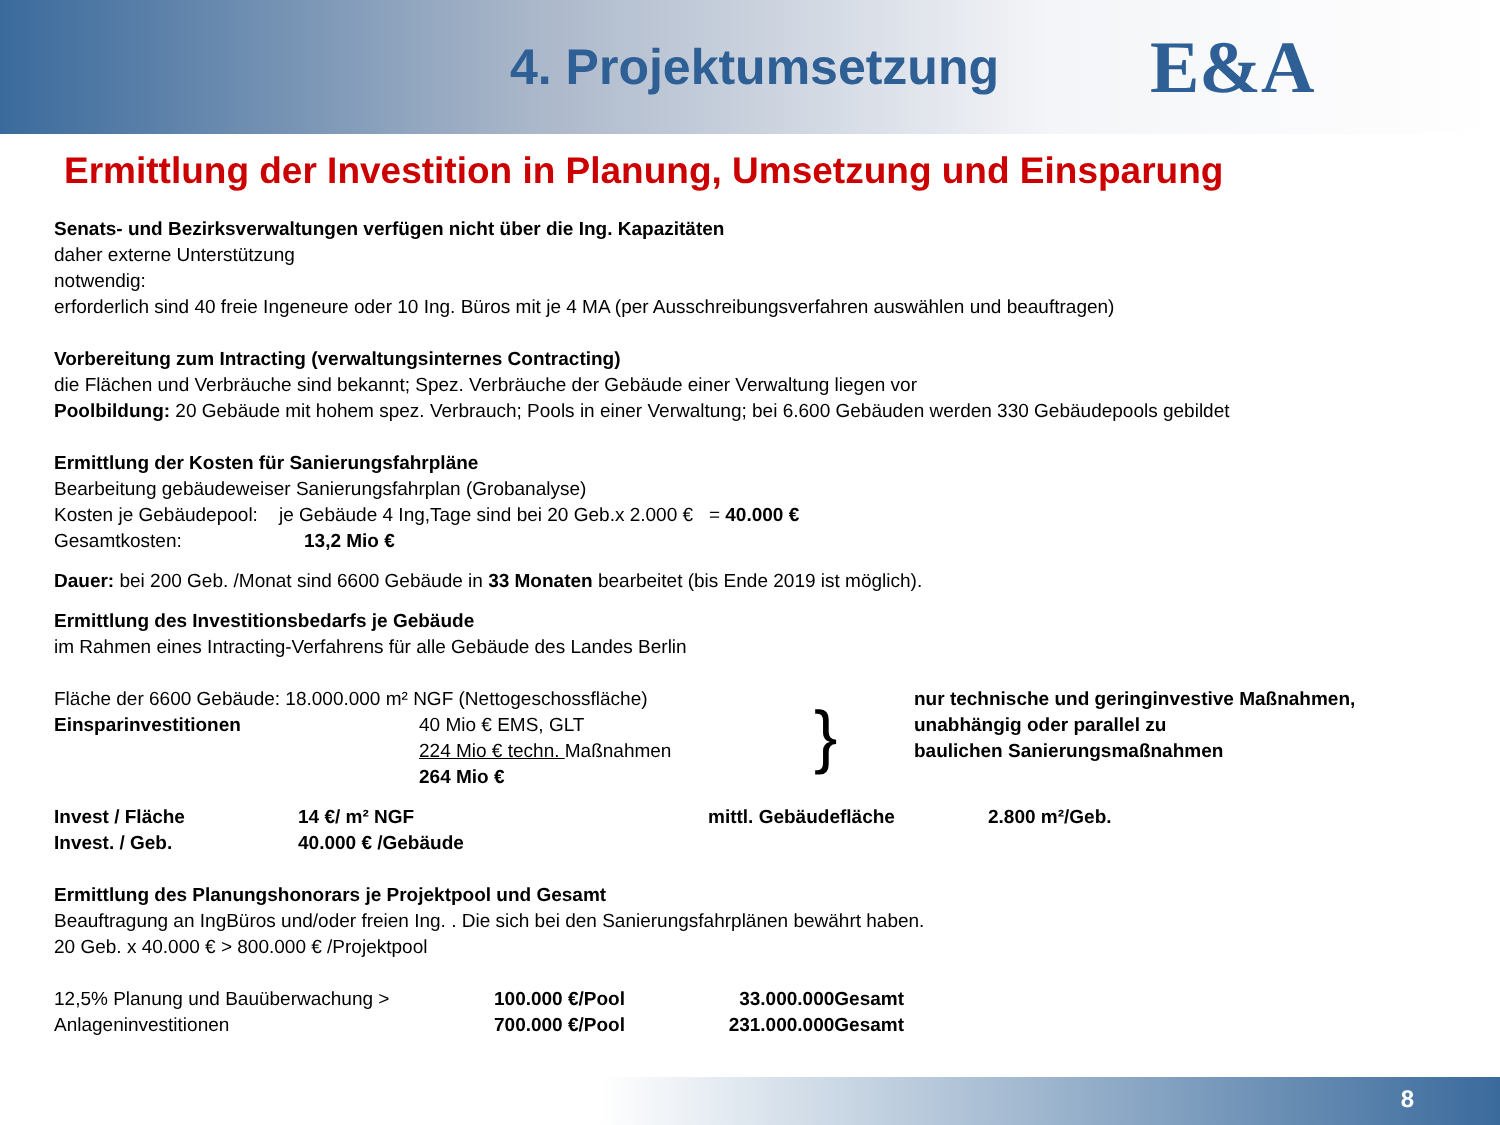4. Projektumsetzung
E&A
Ermittlung der Investition in Planung, Umsetzung und Einsparung
Senats- und Bezirksverwaltungen verfügen nicht über die Ing. Kapazitäten
daher externe Unterstützung
notwendig:
erforderlich sind 40 freie Ingeneure oder 10 Ing. Büros mit je 4 MA (per Ausschreibungsverfahren auswählen und beauftragen)
Vorbereitung zum Intracting (verwaltungsinternes Contracting)
die Flächen und Verbräuche sind bekannt; Spez. Verbräuche der Gebäude einer Verwaltung liegen vor
Poolbildung: 20 Gebäude mit hohem spez. Verbrauch; Pools in einer Verwaltung; bei 6.600 Gebäuden werden 330 Gebäudepools gebildet
Ermittlung der Kosten für Sanierungsfahrpläne
Bearbeitung gebäudeweiser Sanierungsfahrplan (Grobanalyse)
Kosten je Gebäudepool: je Gebäude 4 Ing,Tage sind bei 20 Geb.x 2.000 € = 40.000 €
Gesamtkosten: 13,2 Mio €
Dauer: bei 200 Geb. /Monat sind 6600 Gebäude in 33 Monaten bearbeitet (bis Ende 2019 ist möglich).
Ermittlung des Investitionsbedarfs je Gebäude
im Rahmen eines Intracting-Verfahrens für alle Gebäude des Landes Berlin
Fläche der 6600 Gebäude: 18.000.000 m² NGF (Nettogeschossfläche)
Einsparinvestitionen 40 Mio € EMS, GLT
224 Mio € techn. Maßnahmen
264 Mio €
}
nur technische und geringinvestive Maßnahmen,
unabhängig oder parallel zu
baulichen Sanierungsmaßnahmen
Invest / Fläche 14 €/ m² NGF mittl. Gebäudefläche 2.800 m²/Geb.
Invest. / Geb. 40.000 € /Gebäude
Ermittlung des Planungshonorars je Projektpool und Gesamt
Beauftragung an IngBüros und/oder freien Ing. . Die sich bei den Sanierungsfahrplänen bewährt haben.
20 Geb. x 40.000 € > 800.000 € /Projektpool
12,5% Planung und Bauüberwachung > 100.000 €/Pool 33.000.000Gesamt
Anlageninvestitionen 700.000 €/Pool 231.000.000Gesamt
8